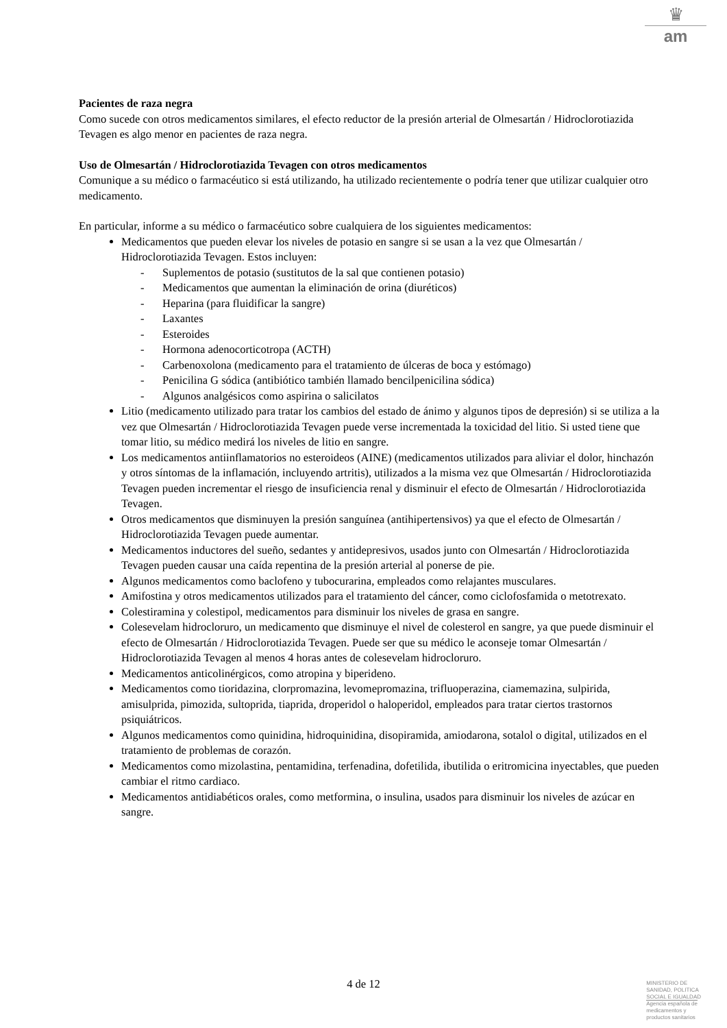♛
am
Pacientes de raza negra
Como sucede con otros medicamentos similares, el efecto reductor de la presión arterial de Olmesartán / Hidroclorotiazida Tevagen es algo menor en pacientes de raza negra.
Uso de Olmesartán / Hidroclorotiazida Tevagen con otros medicamentos
Comunique a su médico o farmacéutico si está utilizando, ha utilizado recientemente o podría tener que utilizar cualquier otro medicamento.
En particular, informe a su médico o farmacéutico sobre cualquiera de los siguientes medicamentos:
Medicamentos que pueden elevar los niveles de potasio en sangre si se usan a la vez que Olmesartán / Hidroclorotiazida Tevagen. Estos incluyen:
- Suplementos de potasio (sustitutos de la sal que contienen potasio)
- Medicamentos que aumentan la eliminación de orina (diuréticos)
- Heparina (para fluidificar la sangre)
- Laxantes
- Esteroides
- Hormona adenocorticotropa (ACTH)
- Carbenoxolona (medicamento para el tratamiento de úlceras de boca y estómago)
- Penicilina G sódica (antibiótico también llamado bencilpenicilina sódica)
- Algunos analgésicos como aspirina o salicilatos
Litio (medicamento utilizado para tratar los cambios del estado de ánimo y algunos tipos de depresión) si se utiliza a la vez que Olmesartán / Hidroclorotiazida Tevagen puede verse incrementada la toxicidad del litio. Si usted tiene que tomar litio, su médico medirá los niveles de litio en sangre.
Los medicamentos antiinflamatorios no esteroideos (AINE) (medicamentos utilizados para aliviar el dolor, hinchazón y otros síntomas de la inflamación, incluyendo artritis), utilizados a la misma vez que Olmesartán / Hidroclorotiazida Tevagen pueden incrementar el riesgo de insuficiencia renal y disminuir el efecto de Olmesartán / Hidroclorotiazida Tevagen.
Otros medicamentos que disminuyen la presión sanguínea (antihipertensivos) ya que el efecto de Olmesartán / Hidroclorotiazida Tevagen puede aumentar.
Medicamentos inductores del sueño, sedantes y antidepresivos, usados junto con Olmesartán / Hidroclorotiazida Tevagen pueden causar una caída repentina de la presión arterial al ponerse de pie.
Algunos medicamentos como baclofeno y tubocurarina, empleados como relajantes musculares.
Amifostina y otros medicamentos utilizados para el tratamiento del cáncer, como ciclofosfamida o metotrexato.
Colestiramina y colestipol, medicamentos para disminuir los niveles de grasa en sangre.
Colesevelam hidrocloruro, un medicamento que disminuye el nivel de colesterol en sangre, ya que puede disminuir el efecto de Olmesartán / Hidroclorotiazida Tevagen. Puede ser que su médico le aconseje tomar Olmesartán / Hidroclorotiazida Tevagen al menos 4 horas antes de colesevelam hidrocloruro.
Medicamentos anticolinérgicos, como atropina y biperideno.
Medicamentos como tioridazina, clorpromazina, levomepromazina, trifluoperazina, ciamemazina, sulpirida, amisulprida, pimozida, sultoprida, tiaprida, droperidol o haloperidol, empleados para tratar ciertos trastornos psiquiátricos.
Algunos medicamentos como quinidina, hidroquinidina, disopiramida, amiodarona, sotalol o digital, utilizados en el tratamiento de problemas de corazón.
Medicamentos como mizolastina, pentamidina, terfenadina, dofetilida, ibutilida o eritromicina inyectables, que pueden cambiar el ritmo cardiaco.
Medicamentos antidiabéticos orales, como metformina, o insulina, usados para disminuir los niveles de azúcar en sangre.
4 de 12
MINISTERIO DE
SANIDAD, POLITICA
SOCIAL E IGUALDAD
Agencia española de
medicamentos y
productos sanitarios